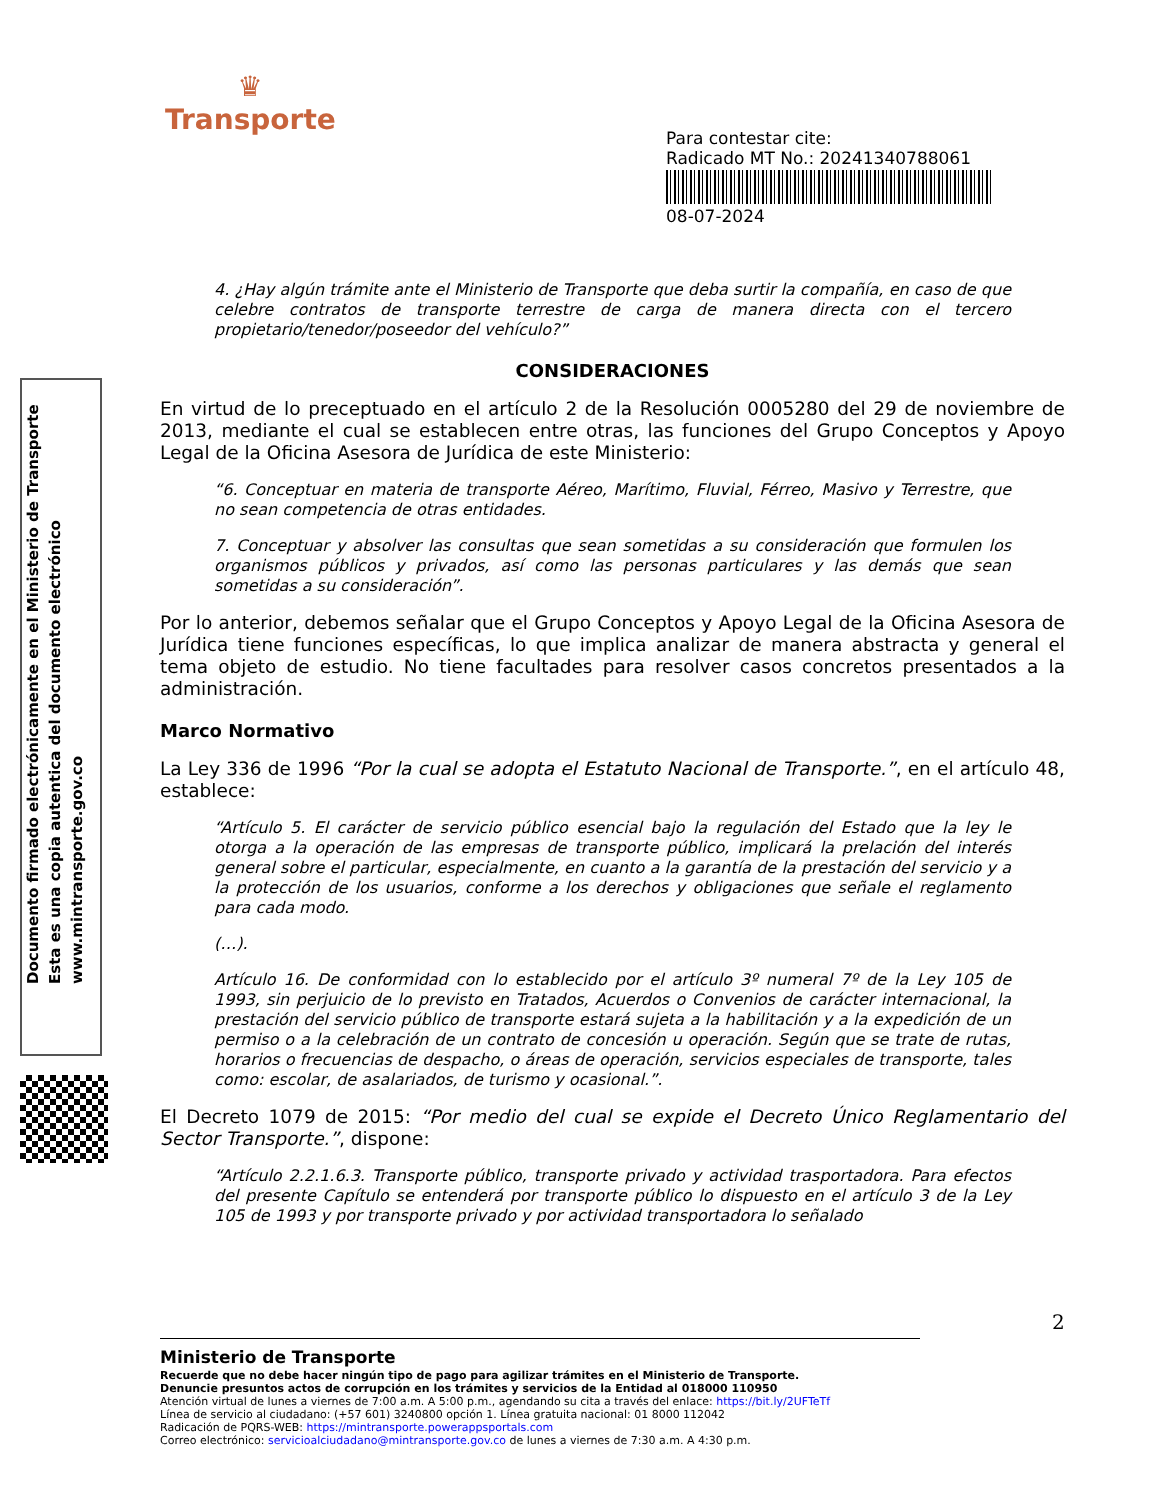♛
Transporte
Para contestar cite:
Radicado MT No.: 20241340788061
08-07-2024
4. ¿Hay algún trámite ante el Ministerio de Transporte que deba surtir la compañía, en caso de que celebre contratos de transporte terrestre de carga de manera directa con el tercero propietario/tenedor/poseedor del vehículo?”
CONSIDERACIONES
En virtud de lo preceptuado en el artículo 2 de la Resolución 0005280 del 29 de noviembre de 2013, mediante el cual se establecen entre otras, las funciones del Grupo Conceptos y Apoyo Legal de la Oficina Asesora de Jurídica de este Ministerio:
“6. Conceptuar en materia de transporte Aéreo, Marítimo, Fluvial, Férreo, Masivo y Terrestre, que no sean competencia de otras entidades.
7. Conceptuar y absolver las consultas que sean sometidas a su consideración que formulen los organismos públicos y privados, así como las personas particulares y las demás que sean sometidas a su consideración”.
Por lo anterior, debemos señalar que el Grupo Conceptos y Apoyo Legal de la Oficina Asesora de Jurídica tiene funciones específicas, lo que implica analizar de manera abstracta y general el tema objeto de estudio. No tiene facultades para resolver casos concretos presentados a la administración.
Marco Normativo
La Ley 336 de 1996 “Por la cual se adopta el Estatuto Nacional de Transporte.”, en el artículo 48, establece:
“Artículo 5. El carácter de servicio público esencial bajo la regulación del Estado que la ley le otorga a la operación de las empresas de transporte público, implicará la prelación del interés general sobre el particular, especialmente, en cuanto a la garantía de la prestación del servicio y a la protección de los usuarios, conforme a los derechos y obligaciones que señale el reglamento para cada modo.
(…).
Artículo 16. De conformidad con lo establecido por el artículo 3º numeral 7º de la Ley 105 de 1993, sin perjuicio de lo previsto en Tratados, Acuerdos o Convenios de carácter internacional, la prestación del servicio público de transporte estará sujeta a la habilitación y a la expedición de un permiso o a la celebración de un contrato de concesión u operación. Según que se trate de rutas, horarios o frecuencias de despacho, o áreas de operación, servicios especiales de transporte, tales como: escolar, de asalariados, de turismo y ocasional.”.
El Decreto 1079 de 2015: “Por medio del cual se expide el Decreto Único Reglamentario del Sector Transporte.”, dispone:
“Artículo 2.2.1.6.3. Transporte público, transporte privado y actividad trasportadora. Para efectos del presente Capítulo se entenderá por transporte público lo dispuesto en el artículo 3 de la Ley 105 de 1993 y por transporte privado y por actividad transportadora lo señalado
Documento firmado electrónicamente en el Ministerio de Transporte
Esta es una copia autentica del documento electrónico
www.mintransporte.gov.co
2
Ministerio de Transporte
Recuerde que no debe hacer ningún tipo de pago para agilizar trámites en el Ministerio de Transporte.
Denuncie presuntos actos de corrupción en los trámites y servicios de la Entidad al 018000 110950
Atención virtual de lunes a viernes de 7:00 a.m. A 5:00 p.m., agendando su cita a través del enlace: https://bit.ly/2UFTeTf
Línea de servicio al ciudadano: (+57 601) 3240800 opción 1. Línea gratuita nacional: 01 8000 112042
Radicación de PQRS-WEB: https://mintransporte.powerappsportals.com
Correo electrónico: servicioalciudadano@mintransporte.gov.co de lunes a viernes de 7:30 a.m. A 4:30 p.m.